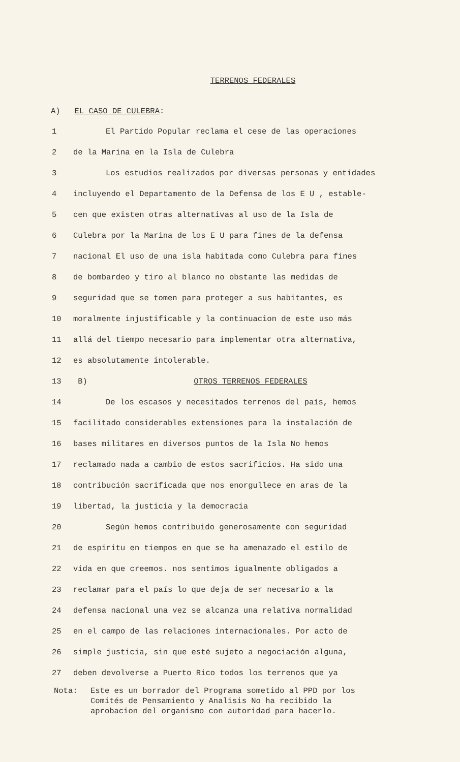TERRENOS FEDERALES
A) EL CASO DE CULEBRA:
1 El Partido Popular reclama el cese de las operaciones
2 de la Marina en la Isla de Culebra
3 Los estudios realizados por diversas personas y entidades
4 incluyendo el Departamento de la Defensa de los E U , estable-
5 cen que existen otras alternativas al uso de la Isla de
6 Culebra por la Marina de los E U para fines de la defensa
7 nacional El uso de una isla habitada como Culebra para fines
8 de bombardeo y tiro al blanco no obstante las medidas de
9 seguridad que se tomen para proteger a sus habitantes, es
10 moralmente injustificable y la continuacion de este uso más
11 allá del tiempo necesario para implementar otra alternativa,
12 es absolutamente intolerable.
13 B) OTROS TERRENOS FEDERALES
14 De los escasos y necesitados terrenos del país, hemos
15 facilitado considerables extensiones para la instalación de
16 bases militares en diversos puntos de la Isla No hemos
17 reclamado nada a cambio de estos sacrificios. Ha sido una
18 contribución sacrificada que nos enorgullece en aras de la
19 libertad, la justicia y la democracia
20 Según hemos contribuido generosamente con seguridad
21 de espiritu en tiempos en que se ha amenazado el estilo de
22 vida en que creemos. nos sentimos igualmente obligados a
23 reclamar para el país lo que deja de ser necesario a la
24 defensa nacional una vez se alcanza una relativa normalidad
25 en el campo de las relaciones internacionales. Por acto de
26 simple justicia, sin que esté sujeto a negociación alguna,
27 deben devolverse a Puerto Rico todos los terrenos que ya
Nota: Este es un borrador del Programa sometido al PPD por los
Comités de Pensamiento y Analisis No ha recibido la
aprobacion del organismo con autoridad para hacerlo.